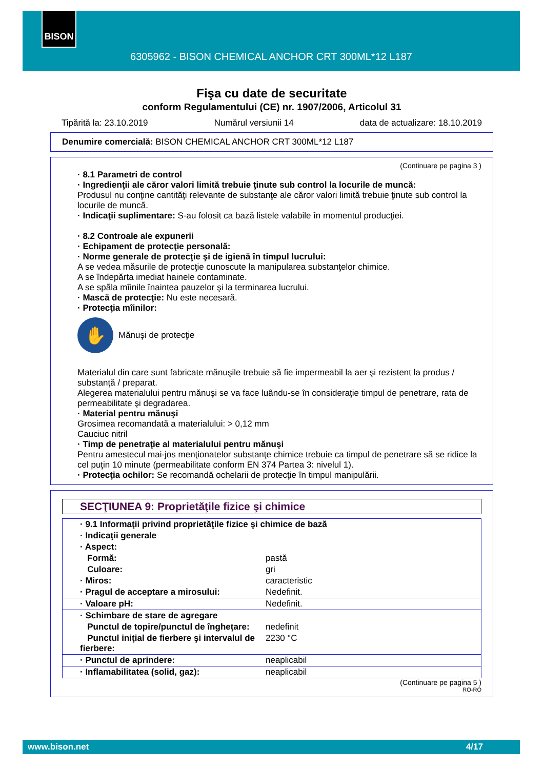BISON
6305962 - BISON CHEMICAL ANCHOR CRT 300ML*12 L187
Fişa cu date de securitate
conform Regulamentului (CE) nr. 1907/2006, Articolul 31
Tipărită la: 23.10.2019 Numărul versiunii 14 data de actualizare: 18.10.2019
Denumire comercială: BISON CHEMICAL ANCHOR CRT 300ML*12 L187
(Continuare pe pagina 3 )
· 8.1 Parametri de control
· Ingredienţii ale căror valori limită trebuie ţinute sub control la locurile de muncă:
Produsul nu conţine cantităţi relevante de substanţe ale căror valori limită trebuie ţinute sub control la locurile de muncă.
· Indicaţii suplimentare: S-au folosit ca bază listele valabile în momentul producţiei.
· 8.2 Controale ale expunerii
· Echipament de protecţie personală:
· Norme generale de protecţie şi de igienă în timpul lucrului:
A se vedea măsurile de protecţie cunoscute la manipularea substanţelor chimice.
A se îndepărta imediat hainele contaminate.
A se spăla mîinile înaintea pauzelor şi la terminarea lucrului.
· Mască de protecţie: Nu este necesară.
· Protecţia mîinilor:
✋
Mănuşi de protecţie
Materialul din care sunt fabricate mănuşile trebuie să fie impermeabil la aer şi rezistent la produs / substanţă / preparat.
Alegerea materialului pentru mănuşi se va face luându-se în consideraţie timpul de penetrare, rata de permeabilitate şi degradarea.
· Material pentru mănuşi
Grosimea recomandată a materialului: > 0,12 mm
Cauciuc nitril
· Timp de penetraţie al materialului pentru mănuşi
Pentru amestecul mai-jos menţionatelor substanţe chimice trebuie ca timpul de penetrare să se ridice la cel puţin 10 minute (permeabilitate conform EN 374 Partea 3: nivelul 1).
· Protecţia ochilor: Se recomandă ochelarii de protecţie în timpul manipulării.
SECŢIUNEA 9: Proprietăţile fizice şi chimice
| · 9.1 Informaţii privind proprietăţile fizice şi chimice de bază | |
| · Indicaţii generale | |
| · Aspect: | |
| Formă: | pastă |
| Culoare: | gri |
| · Miros: | caracteristic |
| · Pragul de acceptare a mirosului: | Nedefinit. |
| · Valoare pH: | Nedefinit. |
| · Schimbare de stare de agregare | |
| Punctul de topire/punctul de îngheţare: | nedefinit |
| Punctul iniţial de fierbere şi intervalul de fierbere: | 2230 °C |
| · Punctul de aprindere: | neaplicabil |
| · Inflamabilitatea (solid, gaz): | neaplicabil |
(Continuare pe pagina 5 )
RO-RO
www.bison.net 4/17